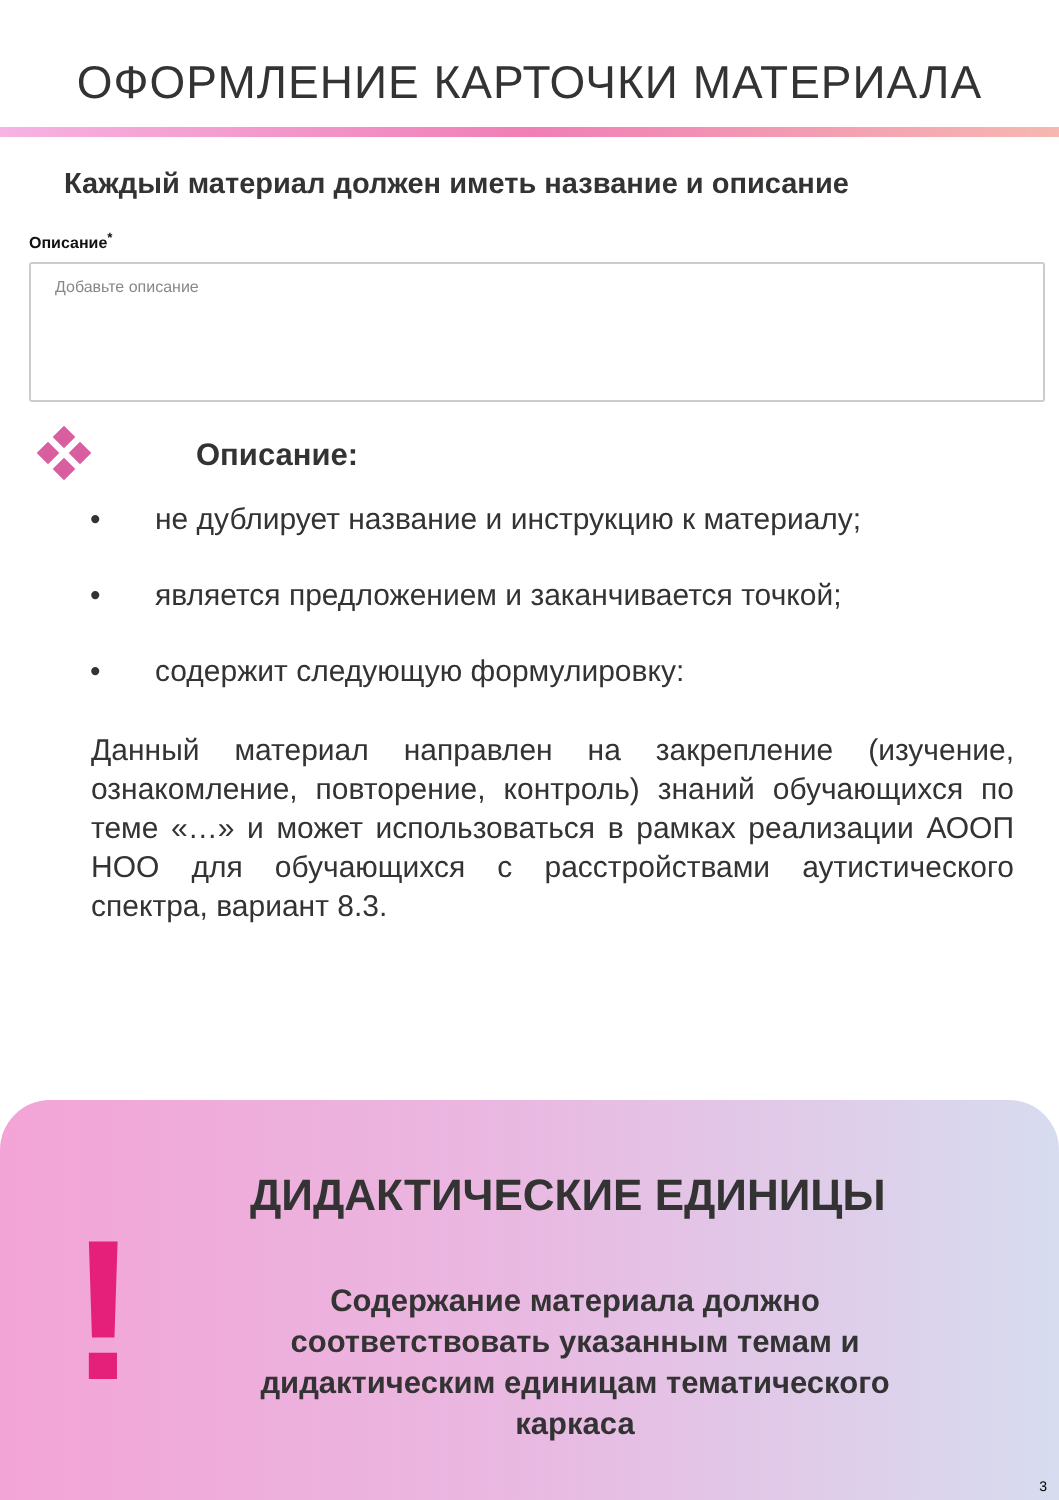ОФОРМЛЕНИЕ КАРТОЧКИ МАТЕРИАЛА
Каждый материал должен иметь название и описание
Описание<sup>*</sup>
Добавьте описание
Описание:
• не дублирует название и инструкцию к материалу;
• является предложением и заканчивается точкой;
• содержит следующую формулировку:
Данный материал направлен на закрепление (изучение, ознакомление, повторение, контроль) знаний обучающихся по теме «…» и может использоваться в рамках реализации АООП НОО для обучающихся с расстройствами аутистического спектра, вариант 8.3.
!
ДИДАКТИЧЕСКИЕ ЕДИНИЦЫ
Содержание материала должно соответствовать указанным темам и дидактическим единицам тематического каркаса
3